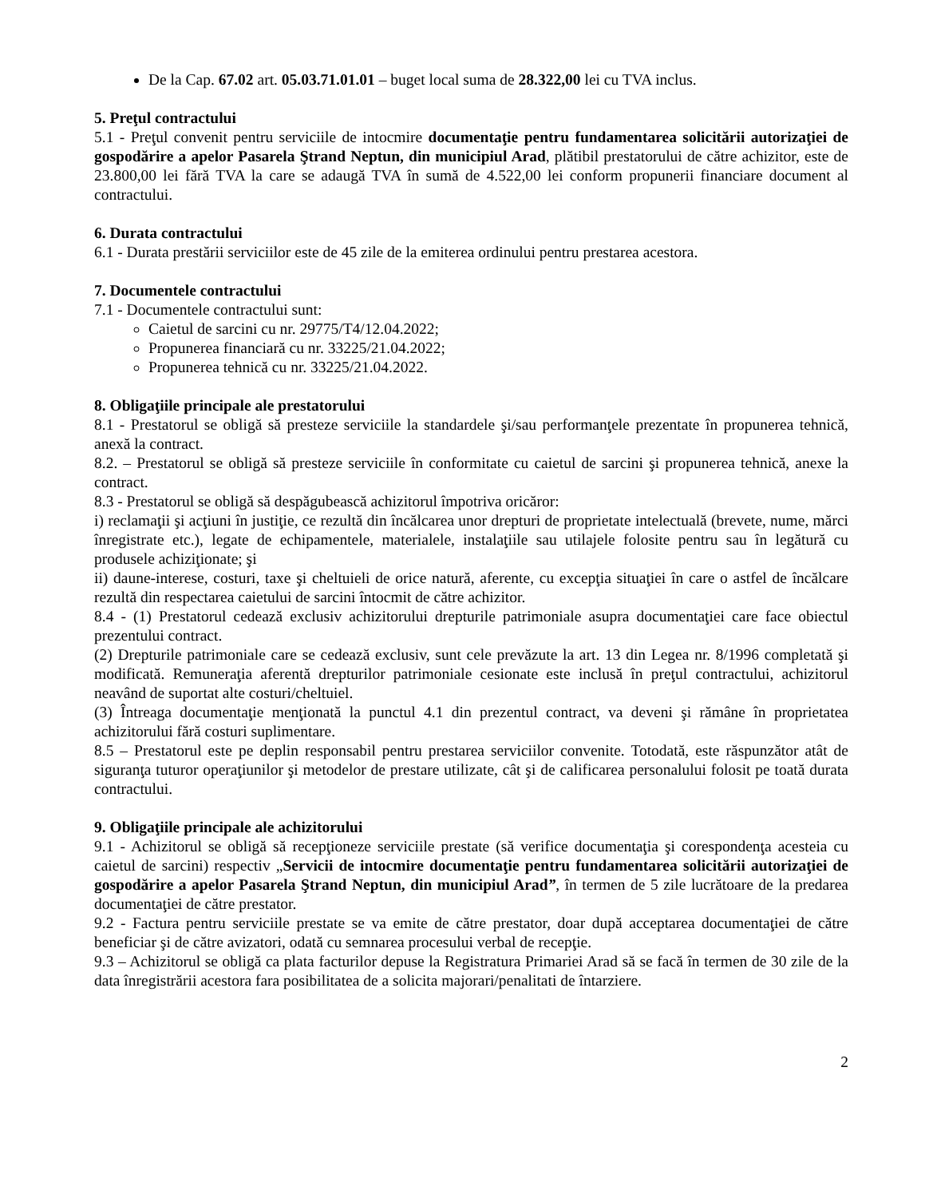De la Cap. 67.02 art. 05.03.71.01.01 – buget local suma de 28.322,00 lei cu TVA inclus.
5. Preţul contractului
5.1 - Preţul convenit pentru serviciile de intocmire documentaţie pentru fundamentarea solicitării autorizaţiei de gospodărire a apelor Pasarela Ştrand Neptun, din municipiul Arad, plătibil prestatorului de către achizitor, este de 23.800,00 lei fără TVA la care se adaugă TVA în sumă de 4.522,00 lei conform propunerii financiare document al contractului.
6. Durata contractului
6.1 - Durata prestării serviciilor este de 45 zile de la emiterea ordinului pentru prestarea acestora.
7. Documentele contractului
7.1 - Documentele contractului sunt:
Caietul de sarcini cu nr. 29775/T4/12.04.2022;
Propunerea financiară cu nr. 33225/21.04.2022;
Propunerea tehnică cu nr. 33225/21.04.2022.
8. Obligaţiile principale ale prestatorului
8.1 - Prestatorul se obligă să presteze serviciile la standardele şi/sau performanţele prezentate în propunerea tehnică, anexă la contract.
8.2. – Prestatorul se obligă să presteze serviciile în conformitate cu caietul de sarcini şi propunerea tehnică, anexe la contract.
8.3 - Prestatorul se obligă să despăgubească achizitorul împotriva oricăror:
i) reclamaţii şi acţiuni în justiţie, ce rezultă din încălcarea unor drepturi de proprietate intelectuală (brevete, nume, mărci înregistrate etc.), legate de echipamentele, materialele, instalaţiile sau utilajele folosite pentru sau în legătură cu produsele achiziţionate; şi
ii) daune-interese, costuri, taxe şi cheltuieli de orice natură, aferente, cu excepţia situaţiei în care o astfel de încălcare rezultă din respectarea caietului de sarcini întocmit de către achizitor.
8.4 - (1) Prestatorul cedează exclusiv achizitorului drepturile patrimoniale asupra documentaţiei care face obiectul prezentului contract.
(2) Drepturile patrimoniale care se cedează exclusiv, sunt cele prevăzute la art. 13 din Legea nr. 8/1996 completată şi modificată. Remuneraţia aferentă drepturilor patrimoniale cesionate este inclusă în preţul contractului, achizitorul neavând de suportat alte costuri/cheltuiel.
(3) Întreaga documentaţie menţionată la punctul 4.1 din prezentul contract, va deveni şi rămâne în proprietatea achizitorului fără costuri suplimentare.
8.5 – Prestatorul este pe deplin responsabil pentru prestarea serviciilor convenite. Totodată, este răspunzător atât de siguranţa tuturor operaţiunilor şi metodelor de prestare utilizate, cât şi de calificarea personalului folosit pe toată durata contractului.
9. Obligaţiile principale ale achizitorului
9.1 - Achizitorul se obligă să recepţioneze serviciile prestate (să verifice documentaţia şi corespondenţa acesteia cu caietul de sarcini) respectiv „Servicii de intocmire documentaţie pentru fundamentarea solicitării autorizaţiei de gospodărire a apelor Pasarela Ştrand Neptun, din municipiul Arad”, în termen de 5 zile lucrătoare de la predarea documentaţiei de către prestator.
9.2 - Factura pentru serviciile prestate se va emite de către prestator, doar după acceptarea documentaţiei de către beneficiar şi de către avizatori, odată cu semnarea procesului verbal de recepţie.
9.3 – Achizitorul se obligă ca plata facturilor depuse la Registratura Primariei Arad să se facă în termen de 30 zile de la data înregistrării acestora fara posibilitatea de a solicita majorari/penalitati de întarziere.
2